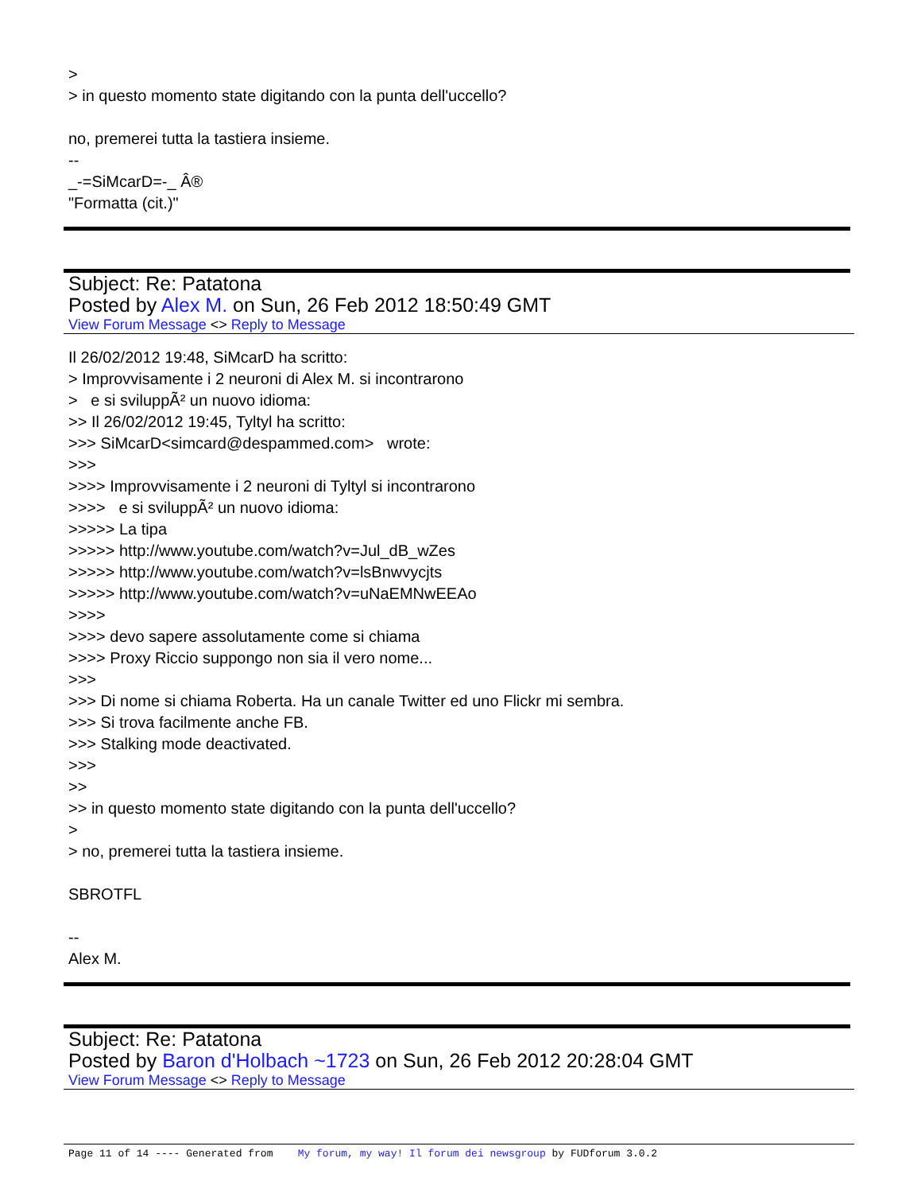>
> in questo momento state digitando con la punta dell'uccello?
no, premerei tutta la tastiera insieme.
--
_-=SiMcarD=-_ Â®
"Formatta (cit.)"
Subject: Re: Patatona
Posted by Alex M. on Sun, 26 Feb 2012 18:50:49 GMT
View Forum Message <> Reply to Message
Il 26/02/2012 19:48, SiMcarD ha scritto:
> Improvvisamente i 2 neuroni di Alex M. si incontrarono
> e si sviluppÃ² un nuovo idioma:
>> Il 26/02/2012 19:45, Tyltyl ha scritto:
>>> SiMcarD<simcard@despammed.com> wrote:
>>>
>>>> Improvvisamente i 2 neuroni di Tyltyl si incontrarono
>>>> e si sviluppÃ² un nuovo idioma:
>>>>> La tipa
>>>>> http://www.youtube.com/watch?v=Jul_dB_wZes
>>>>> http://www.youtube.com/watch?v=lsBnwvycjts
>>>>> http://www.youtube.com/watch?v=uNaEMNwEEAo
>>>>
>>>> devo sapere assolutamente come si chiama
>>>> Proxy Riccio suppongo non sia il vero nome...
>>>
>>> Di nome si chiama Roberta. Ha un canale Twitter ed uno Flickr mi sembra.
>>> Si trova facilmente anche FB.
>>> Stalking mode deactivated.
>>>
>>
>> in questo momento state digitando con la punta dell'uccello?
>
> no, premerei tutta la tastiera insieme.
SBROTFL
--
Alex M.
Subject: Re: Patatona
Posted by Baron d'Holbach ~1723 on Sun, 26 Feb 2012 20:28:04 GMT
View Forum Message <> Reply to Message
Page 11 of 14 ---- Generated from My forum, my way! Il forum dei newsgroup by FUDforum 3.0.2